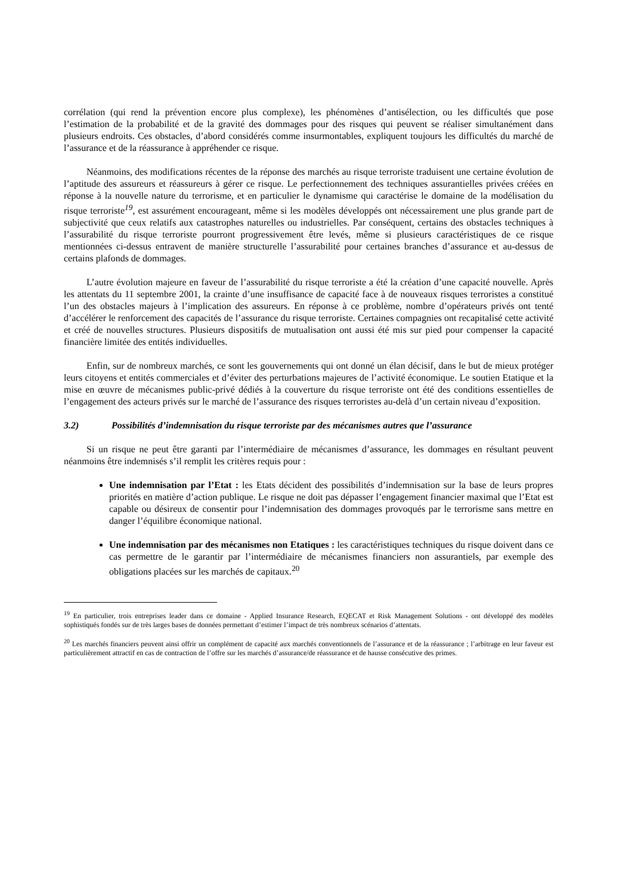corrélation (qui rend la prévention encore plus complexe), les phénomènes d’antisélection, ou les difficultés que pose l’estimation de la probabilité et de la gravité des dommages pour des risques qui peuvent se réaliser simultanément dans plusieurs endroits. Ces obstacles, d’abord considérés comme insurmontables, expliquent toujours les difficultés du marché de l’assurance et de la réassurance à appréhender ce risque.
Néanmoins, des modifications récentes de la réponse des marchés au risque terroriste traduisent une certaine évolution de l’aptitude des assureurs et réassureurs à gérer ce risque. Le perfectionnement des techniques assurantielles privées créées en réponse à la nouvelle nature du terrorisme, et en particulier le dynamisme qui caractérise le domaine de la modélisation du risque terroriste<sup>19</sup>, est assurément encourageant, même si les modèles développés ont nécessairement une plus grande part de subjectivité que ceux relatifs aux catastrophes naturelles ou industrielles. Par conséquent, certains des obstacles techniques à l’assurabilité du risque terroriste pourront progressivement être levés, même si plusieurs caractéristiques de ce risque mentionnées ci-dessus entravent de manière structurelle l’assurabilité pour certaines branches d’assurance et au-dessus de certains plafonds de dommages.
L’autre évolution majeure en faveur de l’assurabilité du risque terroriste a été la création d’une capacité nouvelle. Après les attentats du 11 septembre 2001, la crainte d’une insuffisance de capacité face à de nouveaux risques terroristes a constitué l’un des obstacles majeurs à l’implication des assureurs. En réponse à ce problème, nombre d’opérateurs privés ont tenté d’accélérer le renforcement des capacités de l’assurance du risque terroriste. Certaines compagnies ont recapitalisé cette activité et créé de nouvelles structures. Plusieurs dispositifs de mutualisation ont aussi été mis sur pied pour compenser la capacité financière limitée des entités individuelles.
Enfin, sur de nombreux marchés, ce sont les gouvernements qui ont donné un élan décisif, dans le but de mieux protéger leurs citoyens et entités commerciales et d’éviter des perturbations majeures de l’activité économique. Le soutien Etatique et la mise en œuvre de mécanismes public-privé dédiés à la couverture du risque terroriste ont été des conditions essentielles de l’engagement des acteurs privés sur le marché de l’assurance des risques terroristes au-delà d’un certain niveau d’exposition.
3.2) Possibilités d’indemnisation du risque terroriste par des mécanismes autres que l’assurance
Si un risque ne peut être garanti par l’intermédiaire de mécanismes d’assurance, les dommages en résultant peuvent néanmoins être indemnisés s’il remplit les critères requis pour :
Une indemnisation par l’Etat : les Etats décident des possibilités d’indemnisation sur la base de leurs propres priorités en matière d’action publique. Le risque ne doit pas dépasser l’engagement financier maximal que l’Etat est capable ou désireux de consentir pour l’indemnisation des dommages provoqués par le terrorisme sans mettre en danger l’équilibre économique national.
Une indemnisation par des mécanismes non Etatiques : les caractéristiques techniques du risque doivent dans ce cas permettre de le garantir par l’intermédiaire de mécanismes financiers non assurantiels, par exemple des obligations placées sur les marchés de capitaux.<sup>20</sup>
<sup>19</sup> En particulier, trois entreprises leader dans ce domaine - Applied Insurance Research, EQECAT et Risk Management Solutions - ont développé des modèles sophistiqués fondés sur de très larges bases de données permettant d’estimer l’impact de très nombreux scénarios d’attentats.
<sup>20</sup> Les marchés financiers peuvent ainsi offrir un complément de capacité aux marchés conventionnels de l’assurance et de la réassurance ; l’arbitrage en leur faveur est particulièrement attractif en cas de contraction de l’offre sur les marchés d’assurance/de réassurance et de hausse consécutive des primes.